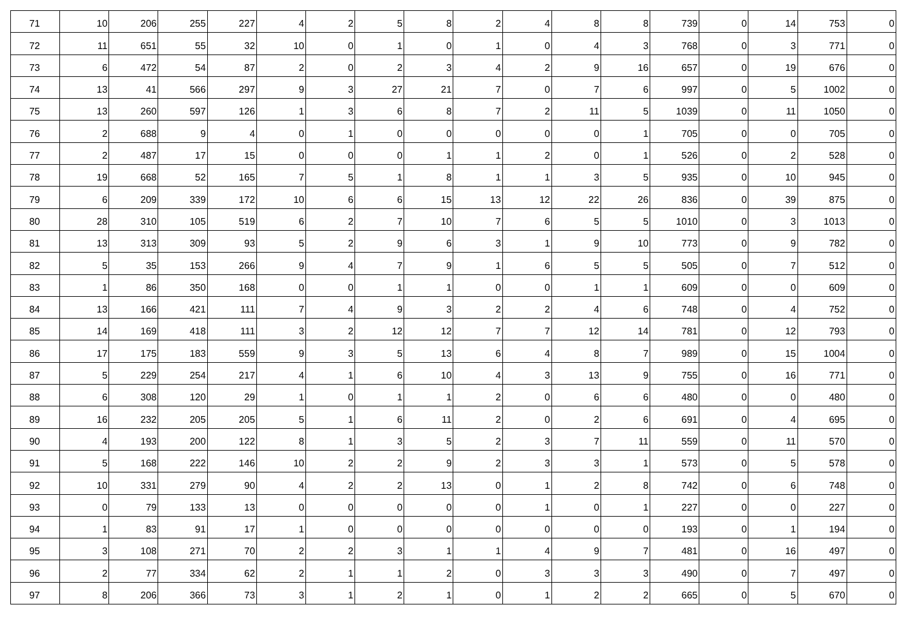| 71 | 10 | 206 | 255 | 227 | 4 | 2 | 5 | 8 | 2 | 4 | 8 | 8 | 739 | 0 | 14 | 753 | 0 |
| 72 | 11 | 651 | 55 | 32 | 10 | 0 | 1 | 0 | 1 | 0 | 4 | 3 | 768 | 0 | 3 | 771 | 0 |
| 73 | 6 | 472 | 54 | 87 | 2 | 0 | 2 | 3 | 4 | 2 | 9 | 16 | 657 | 0 | 19 | 676 | 0 |
| 74 | 13 | 41 | 566 | 297 | 9 | 3 | 27 | 21 | 7 | 0 | 7 | 6 | 997 | 0 | 5 | 1002 | 0 |
| 75 | 13 | 260 | 597 | 126 | 1 | 3 | 6 | 8 | 7 | 2 | 11 | 5 | 1039 | 0 | 11 | 1050 | 0 |
| 76 | 2 | 688 | 9 | 4 | 0 | 1 | 0 | 0 | 0 | 0 | 0 | 1 | 705 | 0 | 0 | 705 | 0 |
| 77 | 2 | 487 | 17 | 15 | 0 | 0 | 0 | 1 | 1 | 2 | 0 | 1 | 526 | 0 | 2 | 528 | 0 |
| 78 | 19 | 668 | 52 | 165 | 7 | 5 | 1 | 8 | 1 | 1 | 3 | 5 | 935 | 0 | 10 | 945 | 0 |
| 79 | 6 | 209 | 339 | 172 | 10 | 6 | 6 | 15 | 13 | 12 | 22 | 26 | 836 | 0 | 39 | 875 | 0 |
| 80 | 28 | 310 | 105 | 519 | 6 | 2 | 7 | 10 | 7 | 6 | 5 | 5 | 1010 | 0 | 3 | 1013 | 0 |
| 81 | 13 | 313 | 309 | 93 | 5 | 2 | 9 | 6 | 3 | 1 | 9 | 10 | 773 | 0 | 9 | 782 | 0 |
| 82 | 5 | 35 | 153 | 266 | 9 | 4 | 7 | 9 | 1 | 6 | 5 | 5 | 505 | 0 | 7 | 512 | 0 |
| 83 | 1 | 86 | 350 | 168 | 0 | 0 | 1 | 1 | 0 | 0 | 1 | 1 | 609 | 0 | 0 | 609 | 0 |
| 84 | 13 | 166 | 421 | 111 | 7 | 4 | 9 | 3 | 2 | 2 | 4 | 6 | 748 | 0 | 4 | 752 | 0 |
| 85 | 14 | 169 | 418 | 111 | 3 | 2 | 12 | 12 | 7 | 7 | 12 | 14 | 781 | 0 | 12 | 793 | 0 |
| 86 | 17 | 175 | 183 | 559 | 9 | 3 | 5 | 13 | 6 | 4 | 8 | 7 | 989 | 0 | 15 | 1004 | 0 |
| 87 | 5 | 229 | 254 | 217 | 4 | 1 | 6 | 10 | 4 | 3 | 13 | 9 | 755 | 0 | 16 | 771 | 0 |
| 88 | 6 | 308 | 120 | 29 | 1 | 0 | 1 | 1 | 2 | 0 | 6 | 6 | 480 | 0 | 0 | 480 | 0 |
| 89 | 16 | 232 | 205 | 205 | 5 | 1 | 6 | 11 | 2 | 0 | 2 | 6 | 691 | 0 | 4 | 695 | 0 |
| 90 | 4 | 193 | 200 | 122 | 8 | 1 | 3 | 5 | 2 | 3 | 7 | 11 | 559 | 0 | 11 | 570 | 0 |
| 91 | 5 | 168 | 222 | 146 | 10 | 2 | 2 | 9 | 2 | 3 | 3 | 1 | 573 | 0 | 5 | 578 | 0 |
| 92 | 10 | 331 | 279 | 90 | 4 | 2 | 2 | 13 | 0 | 1 | 2 | 8 | 742 | 0 | 6 | 748 | 0 |
| 93 | 0 | 79 | 133 | 13 | 0 | 0 | 0 | 0 | 0 | 1 | 0 | 1 | 227 | 0 | 0 | 227 | 0 |
| 94 | 1 | 83 | 91 | 17 | 1 | 0 | 0 | 0 | 0 | 0 | 0 | 0 | 193 | 0 | 1 | 194 | 0 |
| 95 | 3 | 108 | 271 | 70 | 2 | 2 | 3 | 1 | 1 | 4 | 9 | 7 | 481 | 0 | 16 | 497 | 0 |
| 96 | 2 | 77 | 334 | 62 | 2 | 1 | 1 | 2 | 0 | 3 | 3 | 3 | 490 | 0 | 7 | 497 | 0 |
| 97 | 8 | 206 | 366 | 73 | 3 | 1 | 2 | 1 | 0 | 1 | 2 | 2 | 665 | 0 | 5 | 670 | 0 |